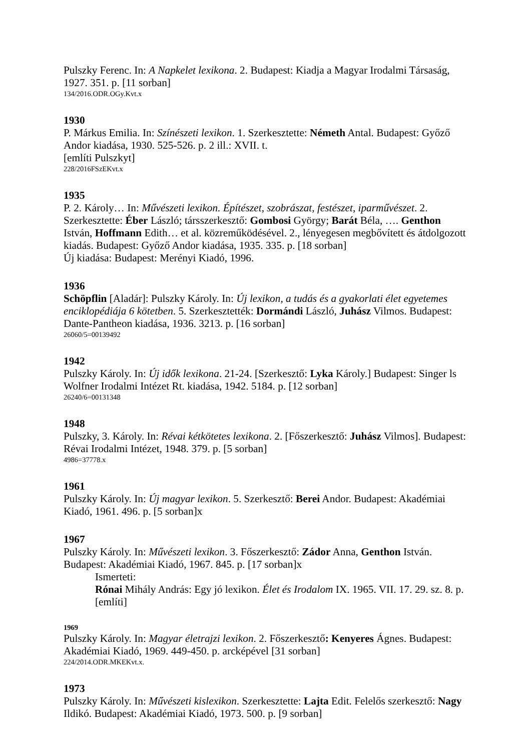Pulszky Ferenc. In: A Napkelet lexikona. 2. Budapest: Kiadja a Magyar Irodalmi Társaság, 1927. 351. p. [11 sorban]
134/2016.ODR.OGy.Kvt.x
1930
P. Márkus Emilia. In: Színészeti lexikon. 1. Szerkesztette: Németh Antal. Budapest: Győző Andor kiadása, 1930. 525-526. p. 2 ill.: XVII. t.
[említi Pulszkyt]
228/2016FSzEKvt.x
1935
P. 2. Károly… In: Művészeti lexikon. Építészet, szobrászat, festészet, iparművészet. 2. Szerkesztette: Éber László; társszerkesztő: Gombosi György; Barát Béla, …. Genthon István, Hoffmann Edith… et al. közreműködésével. 2., lényegesen megbővített és átdolgozott kiadás. Budapest: Győző Andor kiadása, 1935. 335. p. [18 sorban]
Új kiadása: Budapest: Merényi Kiadó, 1996.
1936
Schöpflin [Aladár]: Pulszky Károly. In: Új lexikon, a tudás és a gyakorlati élet egyetemes enciklopédiája 6 kötetben. 5. Szerkesztették: Dormándi László, Juhász Vilmos. Budapest: Dante-Pantheon kiadása, 1936. 3213. p. [16 sorban]
26060/5=00139492
1942
Pulszky Károly. In: Új idők lexikona. 21-24. [Szerkesztő: Lyka Károly.] Budapest: Singer ls Wolfner Irodalmi Intézet Rt. kiadása, 1942. 5184. p. [12 sorban]
26240/6=00131348
1948
Pulszky, 3. Károly. In: Révai kétkötetes lexikona. 2. [Főszerkesztő: Juhász Vilmos]. Budapest: Révai Irodalmi Intézet, 1948. 379. p. [5 sorban]
4986=37778.x
1961
Pulszky Károly. In: Új magyar lexikon. 5. Szerkesztő: Berei Andor. Budapest: Akadémiai Kiadó, 1961. 496. p. [5 sorban]x
1967
Pulszky Károly. In: Művészeti lexikon. 3. Főszerkesztő: Zádor Anna, Genthon István. Budapest: Akadémiai Kiadó, 1967. 845. p. [17 sorban]x
Ismerteti:
Rónai Mihály András: Egy jó lexikon. Élet és Irodalom IX. 1965. VII. 17. 29. sz. 8. p. [említi]
1969
Pulszky Károly. In: Magyar életrajzi lexikon. 2. Főszerkesztő: Kenyeres Ágnes. Budapest: Akadémiai Kiadó, 1969. 449-450. p. arcképével [31 sorban]
224/2014.ODR.MKEKvt.x.
1973
Pulszky Károly. In: Művészeti kislexikon. Szerkesztette: Lajta Edit. Felelős szerkesztő: Nagy Ildikó. Budapest: Akadémiai Kiadó, 1973. 500. p. [9 sorban]